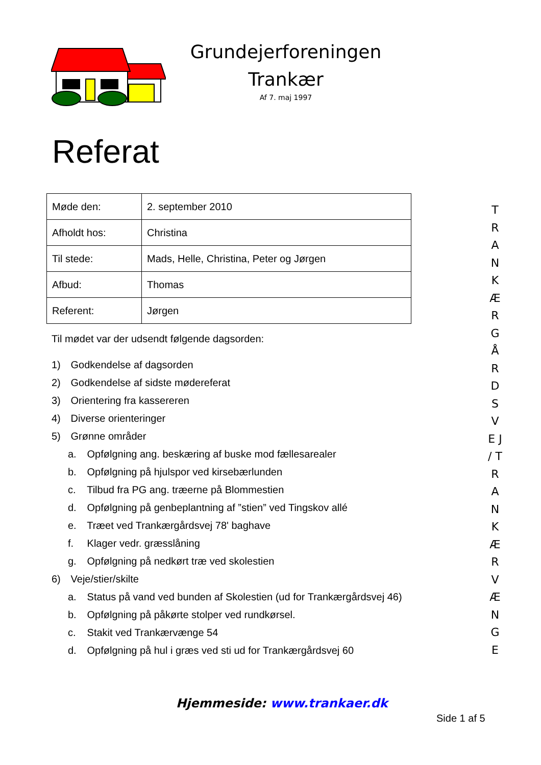Grundejerforeningen
Trankær
Af 7. maj 1997
Referat
| Møde den: | 2. september 2010 |
| Afholdt hos: | Christina |
| Til stede: | Mads, Helle, Christina, Peter og Jørgen |
| Afbud: | Thomas |
| Referent: | Jørgen |
Til mødet var der udsendt følgende dagsorden:
1) Godkendelse af dagsorden
2) Godkendelse af sidste mødereferat
3) Orientering fra kassereren
4) Diverse orienteringer
5) Grønne områder
a. Opfølgning ang. beskæring af buske mod fællesarealer
b. Opfølgning på hjulspor ved kirsebærlunden
c. Tilbud fra PG ang. træerne på Blommestien
d. Opfølgning på genbeplantning af ”stien” ved Tingskov allé
e. Træet ved Trankærgårdsvej 78' baghave
f. Klager vedr. græsslåning
g. Opfølgning på nedkørt træ ved skolestien
6) Veje/stier/skilte
a. Status på vand ved bunden af Skolestien (ud for Trankærgårdsvej 46)
b. Opfølgning på påkørte stolper ved rundkørsel.
c. Stakit ved Trankærvænge 54
d. Opfølgning på hul i græs ved sti ud for Trankærgårdsvej 60
T R A N K Æ R G Å R D S V E J / T R A N K Æ R V Æ N G E
Hjemmeside: www.trankaer.dk
Side 1 af 5